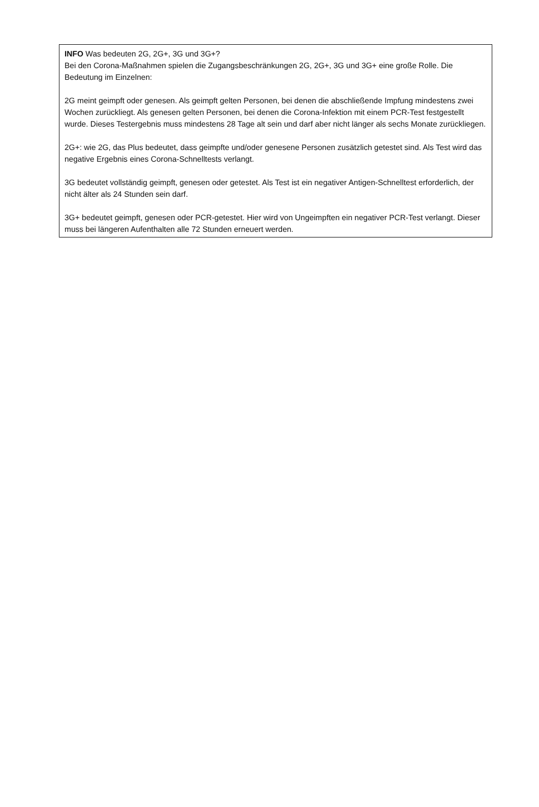INFO Was bedeuten 2G, 2G+, 3G und 3G+?
Bei den Corona-Maßnahmen spielen die Zugangsbeschränkungen 2G, 2G+, 3G und 3G+ eine große Rolle. Die Bedeutung im Einzelnen:
2G meint geimpft oder genesen. Als geimpft gelten Personen, bei denen die abschließende Impfung mindestens zwei Wochen zurückliegt. Als genesen gelten Personen, bei denen die Corona-Infektion mit einem PCR-Test festgestellt wurde. Dieses Testergebnis muss mindestens 28 Tage alt sein und darf aber nicht länger als sechs Monate zurückliegen.
2G+: wie 2G, das Plus bedeutet, dass geimpfte und/oder genesene Personen zusätzlich getestet sind. Als Test wird das negative Ergebnis eines Corona-Schnelltests verlangt.
3G bedeutet vollständig geimpft, genesen oder getestet. Als Test ist ein negativer Antigen-Schnelltest erforderlich, der nicht älter als 24 Stunden sein darf.
3G+ bedeutet geimpft, genesen oder PCR-getestet. Hier wird von Ungeimpften ein negativer PCR-Test verlangt. Dieser muss bei längeren Aufenthalten alle 72 Stunden erneuert werden.